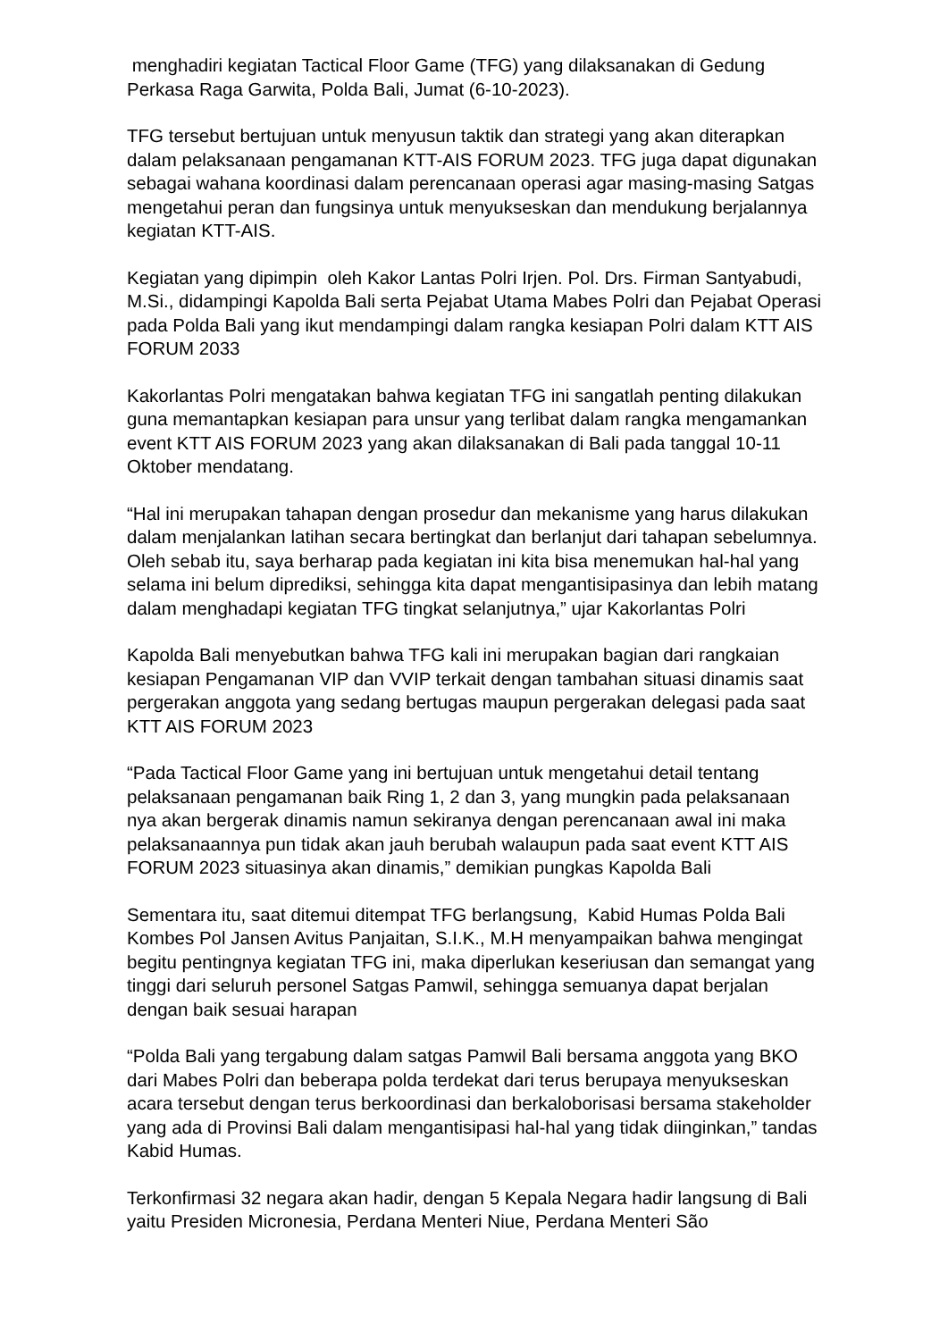menghadiri kegiatan Tactical Floor Game (TFG) yang dilaksanakan di Gedung Perkasa Raga Garwita, Polda Bali, Jumat (6-10-2023).
TFG tersebut bertujuan untuk menyusun taktik dan strategi yang akan diterapkan dalam pelaksanaan pengamanan KTT-AIS FORUM 2023. TFG juga dapat digunakan sebagai wahana koordinasi dalam perencanaan operasi agar masing-masing Satgas mengetahui peran dan fungsinya untuk menyukseskan dan mendukung berjalannya kegiatan KTT-AIS.
Kegiatan yang dipimpin oleh Kakor Lantas Polri Irjen. Pol. Drs. Firman Santyabudi, M.Si., didampingi Kapolda Bali serta Pejabat Utama Mabes Polri dan Pejabat Operasi pada Polda Bali yang ikut mendampingi dalam rangka kesiapan Polri dalam KTT AIS FORUM 2033
Kakorlantas Polri mengatakan bahwa kegiatan TFG ini sangatlah penting dilakukan guna memantapkan kesiapan para unsur yang terlibat dalam rangka mengamankan event KTT AIS FORUM 2023 yang akan dilaksanakan di Bali pada tanggal 10-11 Oktober mendatang.
“Hal ini merupakan tahapan dengan prosedur dan mekanisme yang harus dilakukan dalam menjalankan latihan secara bertingkat dan berlanjut dari tahapan sebelumnya. Oleh sebab itu, saya berharap pada kegiatan ini kita bisa menemukan hal-hal yang selama ini belum diprediksi, sehingga kita dapat mengantisipasinya dan lebih matang dalam menghadapi kegiatan TFG tingkat selanjutnya,” ujar Kakorlantas Polri
Kapolda Bali menyebutkan bahwa TFG kali ini merupakan bagian dari rangkaian kesiapan Pengamanan VIP dan VVIP terkait dengan tambahan situasi dinamis saat pergerakan anggota yang sedang bertugas maupun pergerakan delegasi pada saat KTT AIS FORUM 2023
“Pada Tactical Floor Game yang ini bertujuan untuk mengetahui detail tentang pelaksanaan pengamanan baik Ring 1, 2 dan 3, yang mungkin pada pelaksanaan nya akan bergerak dinamis namun sekiranya dengan perencanaan awal ini maka pelaksanaannya pun tidak akan jauh berubah walaupun pada saat event KTT AIS FORUM 2023 situasinya akan dinamis,” demikian pungkas Kapolda Bali
Sementara itu, saat ditemui ditempat TFG berlangsung, Kabid Humas Polda Bali Kombes Pol Jansen Avitus Panjaitan, S.I.K., M.H menyampaikan bahwa mengingat begitu pentingnya kegiatan TFG ini, maka diperlukan keseriusan dan semangat yang tinggi dari seluruh personel Satgas Pamwil, sehingga semuanya dapat berjalan dengan baik sesuai harapan
“Polda Bali yang tergabung dalam satgas Pamwil Bali bersama anggota yang BKO dari Mabes Polri dan beberapa polda terdekat dari terus berupaya menyukseskan acara tersebut dengan terus berkoordinasi dan berkaloborisasi bersama stakeholder yang ada di Provinsi Bali dalam mengantisipasi hal-hal yang tidak diinginkan,” tandas Kabid Humas.
Terkonfirmasi 32 negara akan hadir, dengan 5 Kepala Negara hadir langsung di Bali yaitu Presiden Micronesia, Perdana Menteri Niue, Perdana Menteri São